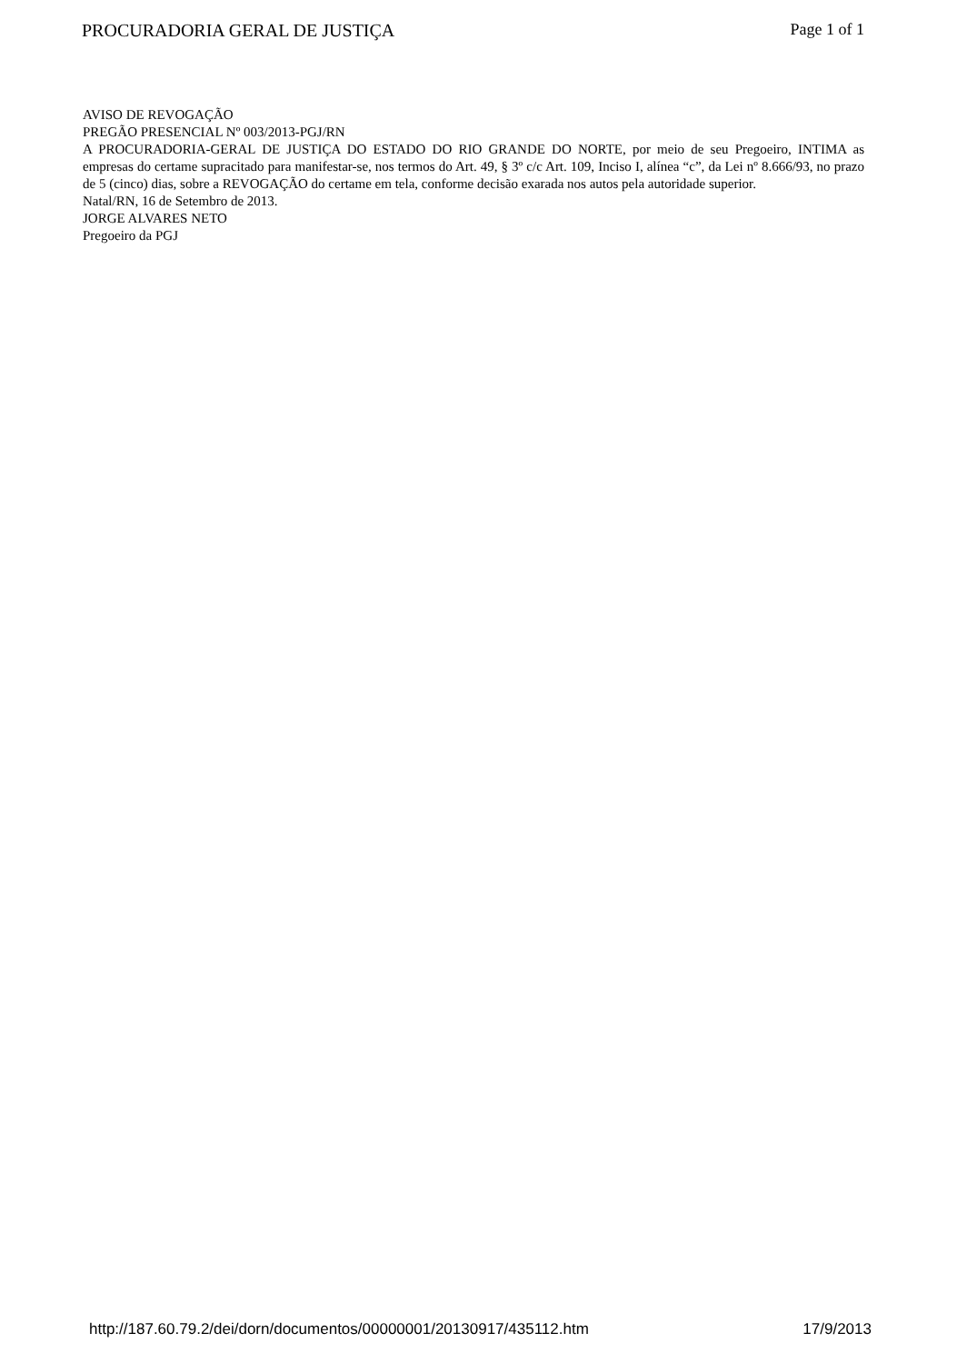PROCURADORIA GERAL DE JUSTIÇA Page 1 of 1
AVISO DE REVOGAÇÃO
PREGÃO PRESENCIAL Nº 003/2013-PGJ/RN
A PROCURADORIA-GERAL DE JUSTIÇA DO ESTADO DO RIO GRANDE DO NORTE, por meio de seu Pregoeiro, INTIMA as empresas do certame supracitado para manifestar-se, nos termos do Art. 49, § 3º c/c Art. 109, Inciso I, alínea “c”, da Lei nº 8.666/93, no prazo de 5 (cinco) dias, sobre a REVOGAÇÃO do certame em tela, conforme decisão exarada nos autos pela autoridade superior.
Natal/RN, 16 de Setembro de 2013.
JORGE ALVARES NETO
Pregoeiro da PGJ
http://187.60.79.2/dei/dorn/documentos/00000001/20130917/435112.htm 17/9/2013